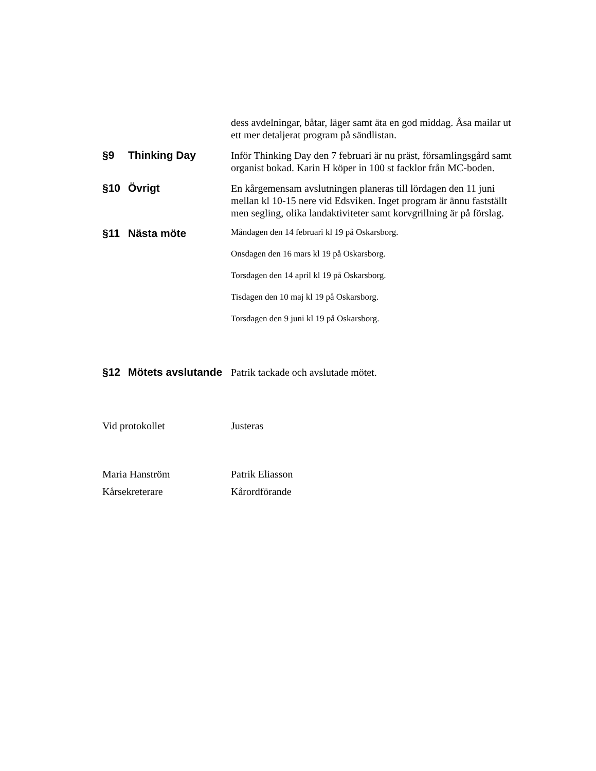dess avdelningar, båtar, läger samt äta en god middag. Åsa mailar ut ett mer detaljerat program på sändlistan.
§9 Thinking Day Inför Thinking Day den 7 februari är nu präst, församlingsgård samt organist bokad. Karin H köper in 100 st facklor från MC-boden.
§10 Övrigt En kårgemensam avslutningen planeras till lördagen den 11 juni mellan kl 10-15 nere vid Edsviken. Inget program är ännu fastställt men segling, olika landaktiviteter samt korvgrillning är på förslag.
§11 Nästa möte
Måndagen den 14 februari kl 19 på Oskarsborg.
Onsdagen den 16 mars kl 19 på Oskarsborg.
Torsdagen den 14 april kl 19 på Oskarsborg.
Tisdagen den 10 maj kl 19 på Oskarsborg.
Torsdagen den 9 juni kl 19 på Oskarsborg.
§12 Mötets avslutande
Patrik tackade och avslutade mötet.
Vid protokollet Justeras
Maria Hanström Patrik Eliasson
Kårsekreterare Kårordförande